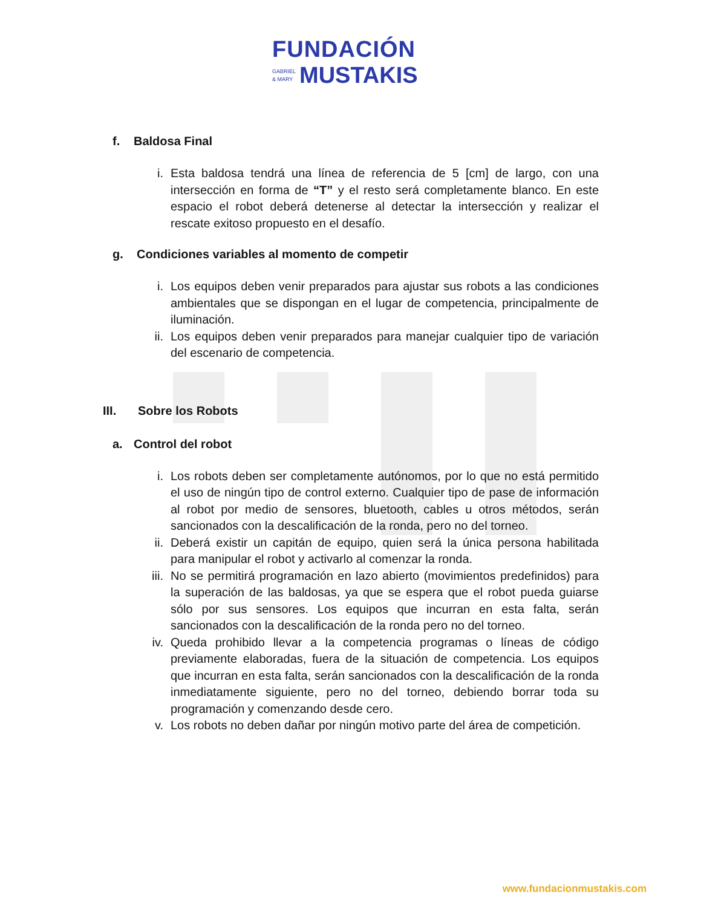FUNDACIÓN
GABRIEL
& MARY MUSTAKIS
f. Baldosa Final
i. Esta baldosa tendrá una línea de referencia de 5 [cm] de largo, con una intersección en forma de “T” y el resto será completamente blanco. En este espacio el robot deberá detenerse al detectar la intersección y realizar el rescate exitoso propuesto en el desafío.
g. Condiciones variables al momento de competir
i. Los equipos deben venir preparados para ajustar sus robots a las condiciones ambientales que se dispongan en el lugar de competencia, principalmente de iluminación.
ii. Los equipos deben venir preparados para manejar cualquier tipo de variación del escenario de competencia.
III. Sobre los Robots
a. Control del robot
i. Los robots deben ser completamente autónomos, por lo que no está permitido el uso de ningún tipo de control externo. Cualquier tipo de pase de información al robot por medio de sensores, bluetooth, cables u otros métodos, serán sancionados con la descalificación de la ronda, pero no del torneo.
ii. Deberá existir un capitán de equipo, quien será la única persona habilitada para manipular el robot y activarlo al comenzar la ronda.
iii. No se permitirá programación en lazo abierto (movimientos predefinidos) para la superación de las baldosas, ya que se espera que el robot pueda guiarse sólo por sus sensores. Los equipos que incurran en esta falta, serán sancionados con la descalificación de la ronda pero no del torneo.
iv. Queda prohibido llevar a la competencia programas o líneas de código previamente elaboradas, fuera de la situación de competencia. Los equipos que incurran en esta falta, serán sancionados con la descalificación de la ronda inmediatamente siguiente, pero no del torneo, debiendo borrar toda su programación y comenzando desde cero.
v. Los robots no deben dañar por ningún motivo parte del área de competición.
www.fundacionmustakis.com